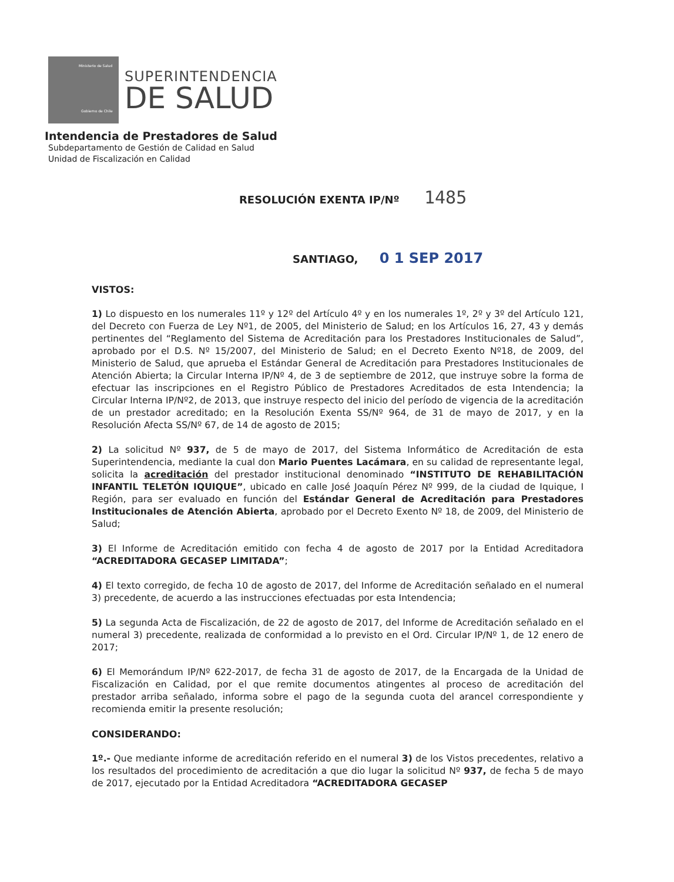Ministerio de Salud
Gobierno de Chile
SUPERINTENDENCIA
DE SALUD
Intendencia de Prestadores de Salud
Subdepartamento de Gestión de Calidad en Salud
Unidad de Fiscalización en Calidad
RESOLUCIÓN EXENTA IP/Nº 1485
SANTIAGO, 0 1 SEP 2017
VISTOS:
1) Lo dispuesto en los numerales 11º y 12º del Artículo 4º y en los numerales 1º, 2º y 3º del Artículo 121, del Decreto con Fuerza de Ley Nº1, de 2005, del Ministerio de Salud; en los Artículos 16, 27, 43 y demás pertinentes del “Reglamento del Sistema de Acreditación para los Prestadores Institucionales de Salud”, aprobado por el D.S. Nº 15/2007, del Ministerio de Salud; en el Decreto Exento Nº18, de 2009, del Ministerio de Salud, que aprueba el Estándar General de Acreditación para Prestadores Institucionales de Atención Abierta; la Circular Interna IP/Nº 4, de 3 de septiembre de 2012, que instruye sobre la forma de efectuar las inscripciones en el Registro Público de Prestadores Acreditados de esta Intendencia; la Circular Interna IP/Nº2, de 2013, que instruye respecto del inicio del período de vigencia de la acreditación de un prestador acreditado; en la Resolución Exenta SS/Nº 964, de 31 de mayo de 2017, y en la Resolución Afecta SS/Nº 67, de 14 de agosto de 2015;
2) La solicitud Nº 937, de 5 de mayo de 2017, del Sistema Informático de Acreditación de esta Superintendencia, mediante la cual don Mario Puentes Lacámara, en su calidad de representante legal, solicita la acreditación del prestador institucional denominado “INSTITUTO DE REHABILITACIÓN INFANTIL TELETÓN IQUIQUE”, ubicado en calle José Joaquín Pérez Nº 999, de la ciudad de Iquique, I Región, para ser evaluado en función del Estándar General de Acreditación para Prestadores Institucionales de Atención Abierta, aprobado por el Decreto Exento Nº 18, de 2009, del Ministerio de Salud;
3) El Informe de Acreditación emitido con fecha 4 de agosto de 2017 por la Entidad Acreditadora “ACREDITADORA GECASEP LIMITADA”;
4) El texto corregido, de fecha 10 de agosto de 2017, del Informe de Acreditación señalado en el numeral 3) precedente, de acuerdo a las instrucciones efectuadas por esta Intendencia;
5) La segunda Acta de Fiscalización, de 22 de agosto de 2017, del Informe de Acreditación señalado en el numeral 3) precedente, realizada de conformidad a lo previsto en el Ord. Circular IP/Nº 1, de 12 enero de 2017;
6) El Memorándum IP/Nº 622-2017, de fecha 31 de agosto de 2017, de la Encargada de la Unidad de Fiscalización en Calidad, por el que remite documentos atingentes al proceso de acreditación del prestador arriba señalado, informa sobre el pago de la segunda cuota del arancel correspondiente y recomienda emitir la presente resolución;
CONSIDERANDO:
1º.- Que mediante informe de acreditación referido en el numeral 3) de los Vistos precedentes, relativo a los resultados del procedimiento de acreditación a que dio lugar la solicitud Nº 937, de fecha 5 de mayo de 2017, ejecutado por la Entidad Acreditadora “ACREDITADORA GECASEP